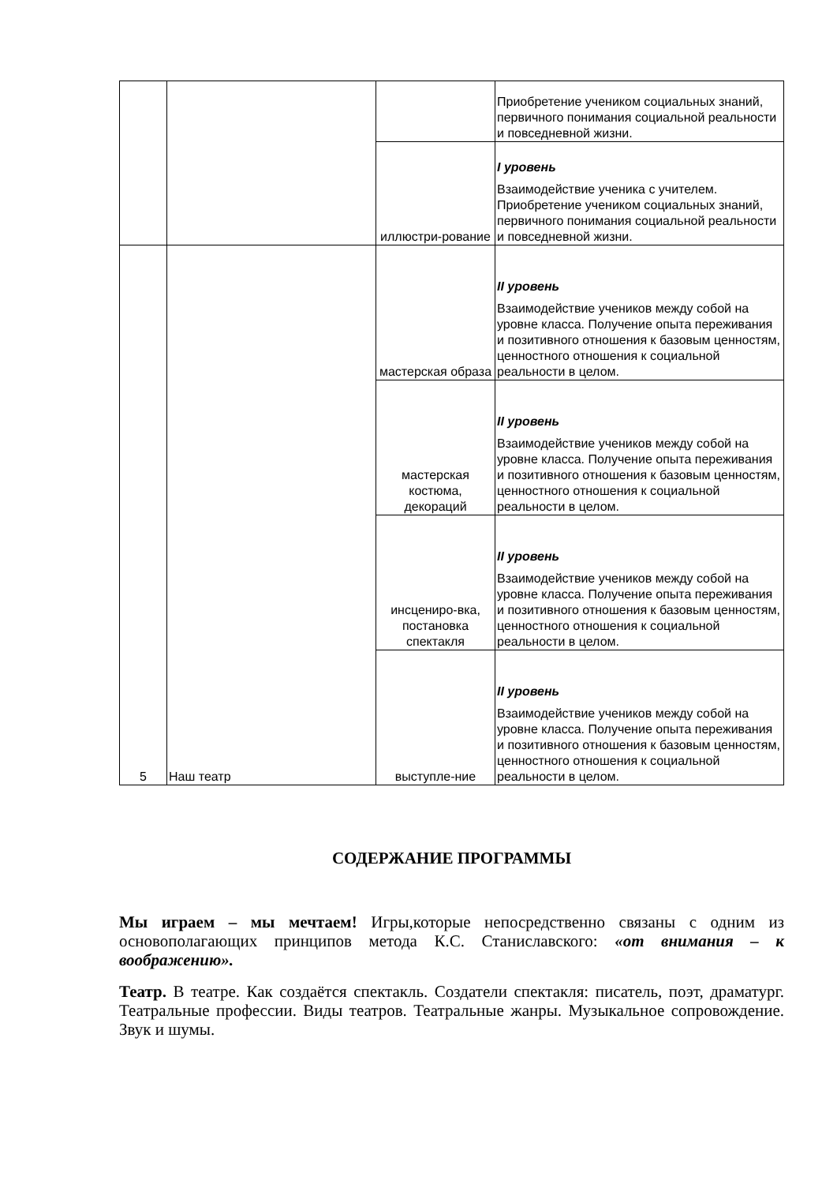| | | | Приобретение учеником социальных знаний, первичного понимания социальной реальности и повседневной жизни. |
| | | иллюстри-рование | I уровень Взаимодействие ученика с учителем. Приобретение учеником социальных знаний, первичного понимания социальной реальности и повседневной жизни. |
| 5 | Наш театр | мастерская образа | II уровень Взаимодействие учеников между собой на уровне класса. Получение опыта переживания и позитивного отношения к базовым ценностям, ценностного отношения к социальной реальности в целом. |
| | | мастерская костюма, декораций | II уровень Взаимодействие учеников между собой на уровне класса. Получение опыта переживания и позитивного отношения к базовым ценностям, ценностного отношения к социальной реальности в целом. |
| | | инсцениро-вка, постановка спектакля | II уровень Взаимодействие учеников между собой на уровне класса. Получение опыта переживания и позитивного отношения к базовым ценностям, ценностного отношения к социальной реальности в целом. |
| | | выступле-ние | II уровень Взаимодействие учеников между собой на уровне класса. Получение опыта переживания и позитивного отношения к базовым ценностям, ценностного отношения к социальной реальности в целом. |
СОДЕРЖАНИЕ ПРОГРАММЫ
Мы играем – мы мечтаем! Игры,которые непосредственно связаны с одним из основополагающих принципов метода К.С. Станиславского: «от внимания – к воображению».
Театр. В театре. Как создаётся спектакль. Создатели спектакля: писатель, поэт, драматург. Театральные профессии. Виды театров. Театральные жанры. Музыкальное сопровождение. Звук и шумы.